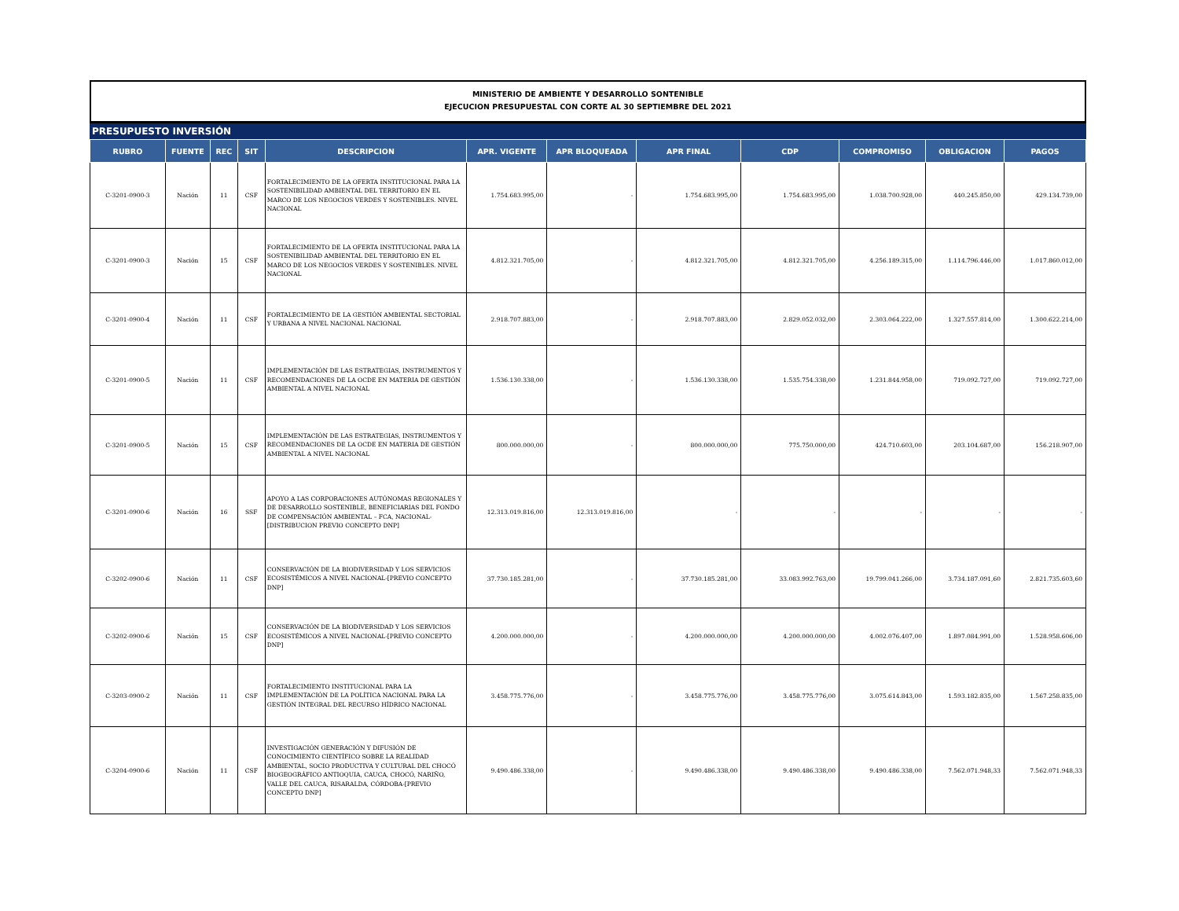MINISTERIO DE AMBIENTE Y DESARROLLO SONTENIBLE
EJECUCION PRESUPUESTAL CON CORTE AL 30 SEPTIEMBRE DEL 2021
PRESUPUESTO INVERSIÓN
| RUBRO | FUENTE | REC | SIT | DESCRIPCION | APR. VIGENTE | APR BLOQUEADA | APR FINAL | CDP | COMPROMISO | OBLIGACION | PAGOS |
| --- | --- | --- | --- | --- | --- | --- | --- | --- | --- | --- | --- |
| C-3201-0900-3 | Nación | 11 | CSF | FORTALECIMIENTO DE LA OFERTA INSTITUCIONAL PARA LA SOSTENIBILIDAD AMBIENTAL DEL TERRITORIO EN EL MARCO DE LOS NEGOCIOS VERDES Y SOSTENIBLES. NIVEL NACIONAL | 1.754.683.995,00 | - | 1.754.683.995,00 | 1.754.683.995,00 | 1.038.700.928,00 | 440.245.850,00 | 429.134.739,00 |
| C-3201-0900-3 | Nación | 15 | CSF | FORTALECIMIENTO DE LA OFERTA INSTITUCIONAL PARA LA SOSTENIBILIDAD AMBIENTAL DEL TERRITORIO EN EL MARCO DE LOS NEGOCIOS VERDES Y SOSTENIBLES. NIVEL NACIONAL | 4.812.321.705,00 | - | 4.812.321.705,00 | 4.812.321.705,00 | 4.256.189.315,00 | 1.114.796.446,00 | 1.017.860.012,00 |
| C-3201-0900-4 | Nación | 11 | CSF | FORTALECIMIENTO DE LA GESTIÓN AMBIENTAL SECTORIAL Y URBANA A NIVEL NACIONAL NACIONAL | 2.918.707.883,00 | - | 2.918.707.883,00 | 2.829.052.032,00 | 2.303.064.222,00 | 1.327.557.814,00 | 1.300.622.214,00 |
| C-3201-0900-5 | Nación | 11 | CSF | IMPLEMENTACIÓN DE LAS ESTRATEGIAS, INSTRUMENTOS Y RECOMENDACIONES DE LA OCDE EN MATERIA DE GESTIÓN AMBIENTAL A NIVEL NACIONAL | 1.536.130.338,00 | - | 1.536.130.338,00 | 1.535.754.338,00 | 1.231.844.958,00 | 719.092.727,00 | 719.092.727,00 |
| C-3201-0900-5 | Nación | 15 | CSF | IMPLEMENTACIÓN DE LAS ESTRATEGIAS, INSTRUMENTOS Y RECOMENDACIONES DE LA OCDE EN MATERIA DE GESTIÓN AMBIENTAL A NIVEL NACIONAL | 800.000.000,00 | - | 800.000.000,00 | 775.750.000,00 | 424.710.603,00 | 203.104.687,00 | 156.218.907,00 |
| C-3201-0900-6 | Nación | 16 | SSF | APOYO A LAS CORPORACIONES AUTÓNOMAS REGIONALES Y DE DESARROLLO SOSTENIBLE, BENEFICIARIAS DEL FONDO DE COMPENSACIÓN AMBIENTAL – FCA, NACIONAL-[DISTRIBUCION PREVIO CONCEPTO DNP] | 12.313.019.816,00 | 12.313.019.816,00 | - | - | - | - | - |
| C-3202-0900-6 | Nación | 11 | CSF | CONSERVACIÓN DE LA BIODIVERSIDAD Y LOS SERVICIOS ECOSISTÉMICOS A NIVEL NACIONAL-[PREVIO CONCEPTO DNP] | 37.730.185.281,00 | - | 37.730.185.281,00 | 33.083.992.763,00 | 19.799.041.266,00 | 3.734.187.091,60 | 2.821.735.603,60 |
| C-3202-0900-6 | Nación | 15 | CSF | CONSERVACIÓN DE LA BIODIVERSIDAD Y LOS SERVICIOS ECOSISTÉMICOS A NIVEL NACIONAL-[PREVIO CONCEPTO DNP] | 4.200.000.000,00 | - | 4.200.000.000,00 | 4.200.000.000,00 | 4.002.076.407,00 | 1.897.084.991,00 | 1.528.958.606,00 |
| C-3203-0900-2 | Nación | 11 | CSF | FORTALECIMIENTO INSTITUCIONAL PARA LA IMPLEMENTACIÓN DE LA POLÍTICA NACIONAL PARA LA GESTIÓN INTEGRAL DEL RECURSO HÍDRICO NACIONAL | 3.458.775.776,00 | - | 3.458.775.776,00 | 3.458.775.776,00 | 3.075.614.843,00 | 1.593.182.835,00 | 1.567.258.835,00 |
| C-3204-0900-6 | Nación | 11 | CSF | INVESTIGACIÓN GENERACIÓN Y DIFUSIÓN DE CONOCIMIENTO CIENTÍFICO SOBRE LA REALIDAD AMBIENTAL, SOCIO PRODUCTIVA Y CULTURAL DEL CHOCÓ BIOGEOGRÁFICO ANTIOQUIA, CAUCA, CHOCÓ, NARIÑO, VALLE DEL CAUCA, RISARALDA, CÓRDOBA-[PREVIO CONCEPTO DNP] | 9.490.486.338,00 | - | 9.490.486.338,00 | 9.490.486.338,00 | 9.490.486.338,00 | 7.562.071.948,33 | 7.562.071.948,33 |